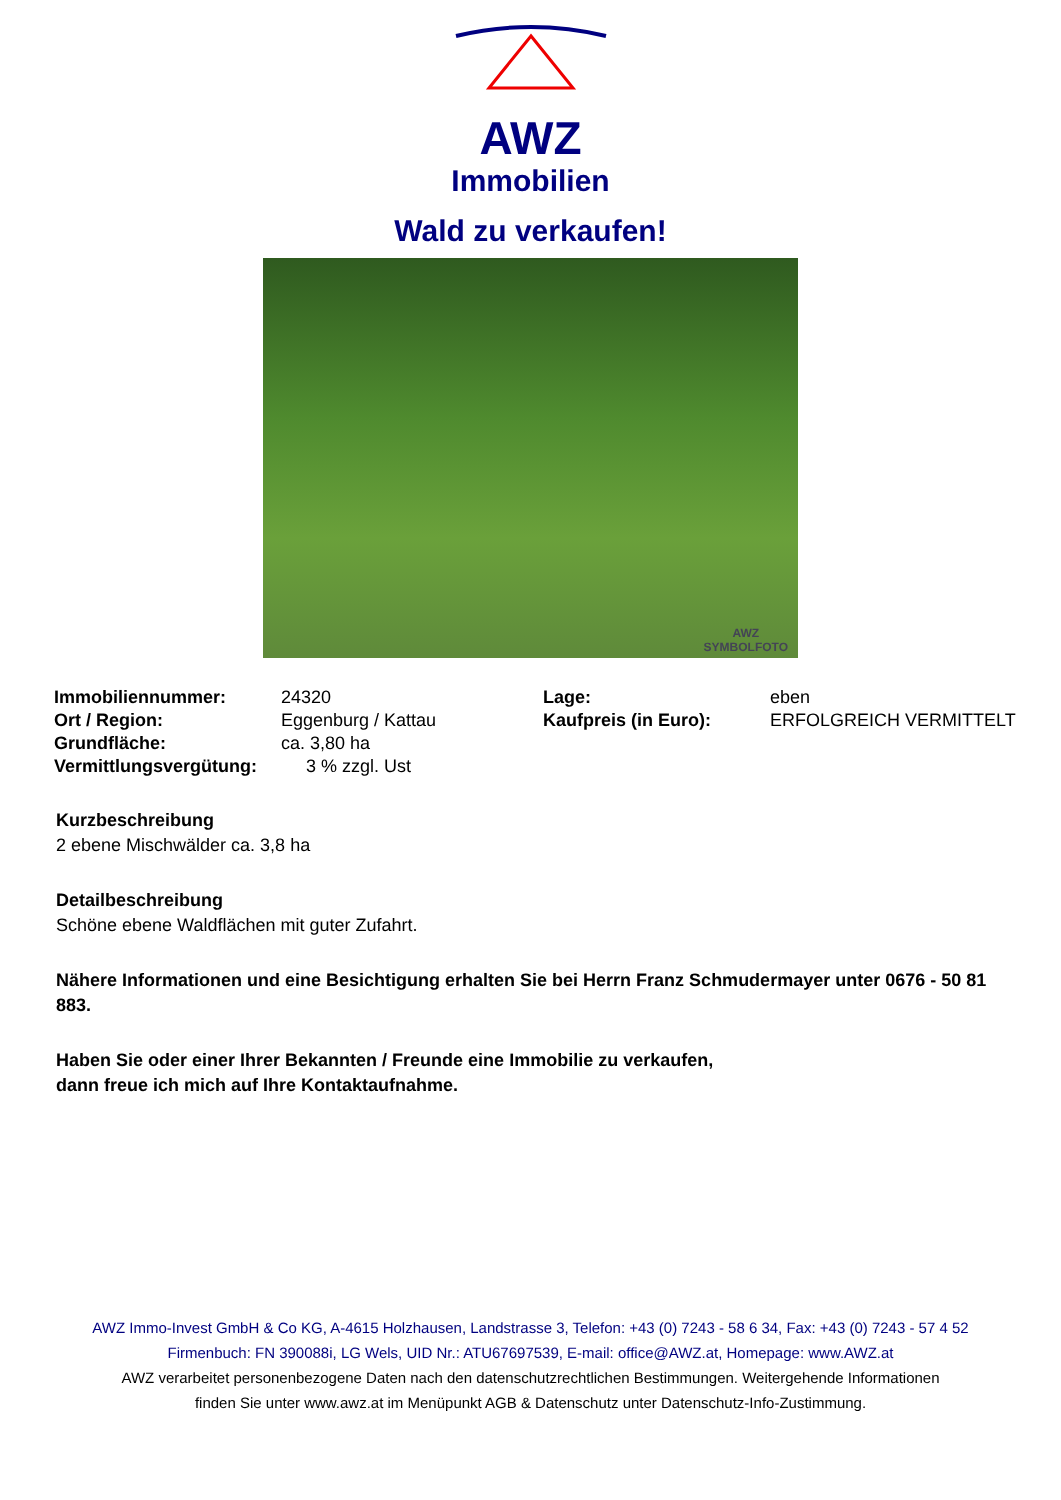AWZ
Immobilien
Wald zu verkaufen!
AWZ
SYMBOLFOTO
| Immobiliennummer: | 24320 | Lage: | eben |
| Ort / Region: | Eggenburg / Kattau | Kaufpreis (in Euro): | ERFOLGREICH VERMITTELT |
| Grundfläche: | ca. 3,80 ha | | |
| Vermittlungsvergütung: | 3 % zzgl. Ust | | |
Kurzbeschreibung
2 ebene Mischwälder ca. 3,8 ha
Detailbeschreibung
Schöne ebene Waldflächen mit guter Zufahrt.
Nähere Informationen und eine Besichtigung erhalten Sie bei Herrn Franz Schmudermayer unter 0676 - 50 81 883.
Haben Sie oder einer Ihrer Bekannten / Freunde eine Immobilie zu verkaufen,
dann freue ich mich auf Ihre Kontaktaufnahme.
AWZ Immo-Invest GmbH & Co KG, A-4615 Holzhausen, Landstrasse 3, Telefon: +43 (0) 7243 - 58 6 34, Fax: +43 (0) 7243 - 57 4 52
Firmenbuch: FN 390088i, LG Wels, UID Nr.: ATU67697539, E-mail: office@AWZ.at, Homepage: www.AWZ.at
AWZ verarbeitet personenbezogene Daten nach den datenschutzrechtlichen Bestimmungen. Weitergehende Informationen
finden Sie unter www.awz.at im Menüpunkt AGB & Datenschutz unter Datenschutz-Info-Zustimmung.